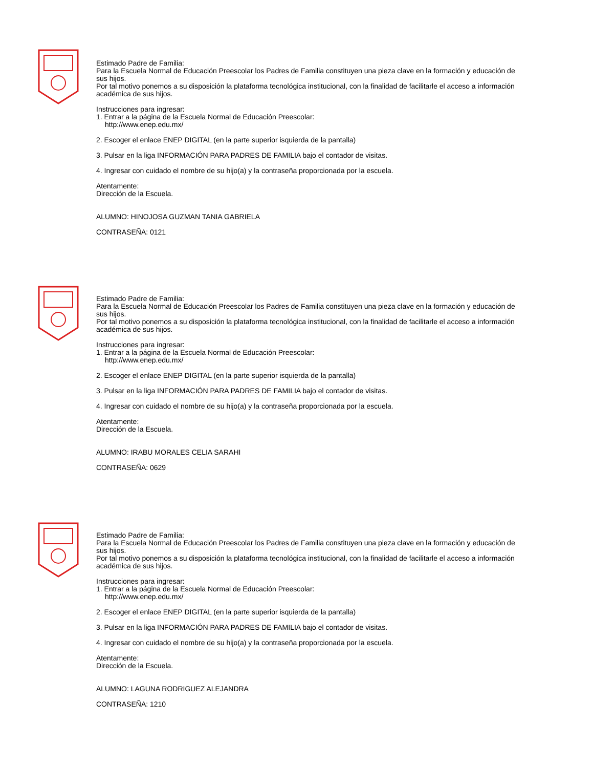Estimado Padre de Familia:
Para la Escuela Normal de Educación Preescolar los Padres de Familia constituyen una pieza clave en la formación y educación de sus hijos.
Por tal motivo ponemos a su disposición la plataforma tecnológica institucional, con la finalidad de facilitarle el acceso a información académica de sus hijos.
Instrucciones para ingresar:
1. Entrar a la página de la Escuela Normal de Educación Preescolar:
http://www.enep.edu.mx/
2. Escoger el enlace ENEP DIGITAL (en la parte superior isquierda de la pantalla)
3. Pulsar en la liga INFORMACIÓN PARA PADRES DE FAMILIA bajo el contador de visitas.
4. Ingresar con cuidado el nombre de su hijo(a) y la contraseña proporcionada por la escuela.
Atentamente:
Dirección de la Escuela.
ALUMNO: HINOJOSA GUZMAN TANIA GABRIELA
CONTRASEÑA: 0121
Estimado Padre de Familia:
Para la Escuela Normal de Educación Preescolar los Padres de Familia constituyen una pieza clave en la formación y educación de sus hijos.
Por tal motivo ponemos a su disposición la plataforma tecnológica institucional, con la finalidad de facilitarle el acceso a información académica de sus hijos.
Instrucciones para ingresar:
1. Entrar a la página de la Escuela Normal de Educación Preescolar:
http://www.enep.edu.mx/
2. Escoger el enlace ENEP DIGITAL (en la parte superior isquierda de la pantalla)
3. Pulsar en la liga INFORMACIÓN PARA PADRES DE FAMILIA bajo el contador de visitas.
4. Ingresar con cuidado el nombre de su hijo(a) y la contraseña proporcionada por la escuela.
Atentamente:
Dirección de la Escuela.
ALUMNO: IRABU MORALES CELIA SARAHI
CONTRASEÑA: 0629
Estimado Padre de Familia:
Para la Escuela Normal de Educación Preescolar los Padres de Familia constituyen una pieza clave en la formación y educación de sus hijos.
Por tal motivo ponemos a su disposición la plataforma tecnológica institucional, con la finalidad de facilitarle el acceso a información académica de sus hijos.
Instrucciones para ingresar:
1. Entrar a la página de la Escuela Normal de Educación Preescolar:
http://www.enep.edu.mx/
2. Escoger el enlace ENEP DIGITAL (en la parte superior isquierda de la pantalla)
3. Pulsar en la liga INFORMACIÓN PARA PADRES DE FAMILIA bajo el contador de visitas.
4. Ingresar con cuidado el nombre de su hijo(a) y la contraseña proporcionada por la escuela.
Atentamente:
Dirección de la Escuela.
ALUMNO: LAGUNA RODRIGUEZ ALEJANDRA
CONTRASEÑA: 1210